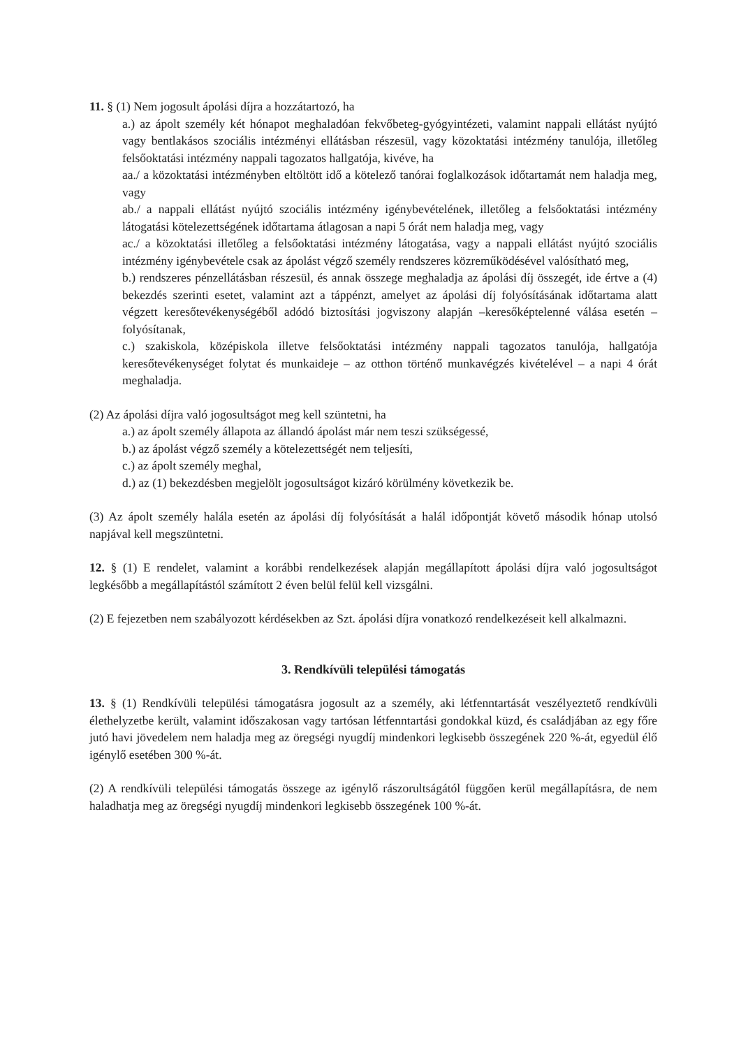11. § (1) Nem jogosult ápolási díjra a hozzátartozó, ha
a.) az ápolt személy két hónapot meghaladóan fekvőbeteg-gyógyintézeti, valamint nappali ellátást nyújtó vagy bentlakásos szociális intézményi ellátásban részesül, vagy közoktatási intézmény tanulója, illetőleg felsőoktatási intézmény nappali tagozatos hallgatója, kivéve, ha
aa./ a közoktatási intézményben eltöltött idő a kötelező tanórai foglalkozások időtartamát nem haladja meg, vagy
ab./ a nappali ellátást nyújtó szociális intézmény igénybevételének, illetőleg a felsőoktatási intézmény látogatási kötelezettségének időtartama átlagosan a napi 5 órát nem haladja meg, vagy
ac./ a közoktatási illetőleg a felsőoktatási intézmény látogatása, vagy a nappali ellátást nyújtó szociális intézmény igénybevétele csak az ápolást végző személy rendszeres közreműködésével valósítható meg,
b.) rendszeres pénzellátásban részesül, és annak összege meghaladja az ápolási díj összegét, ide értve a (4) bekezdés szerinti esetet, valamint azt a táppénzt, amelyet az ápolási díj folyósításának időtartama alatt végzett keresőtevékenységéből adódó biztosítási jogviszony alapján –keresőképtelenné válása esetén – folyósítanak,
c.) szakiskola, középiskola illetve felsőoktatási intézmény nappali tagozatos tanulója, hallgatója keresőtevékenységet folytat és munkaideje – az otthon történő munkavégzés kivételével – a napi 4 órát meghaladja.
(2) Az ápolási díjra való jogosultságot meg kell szüntetni, ha
a.) az ápolt személy állapota az állandó ápolást már nem teszi szükségessé,
b.) az ápolást végző személy a kötelezettségét nem teljesíti,
c.) az ápolt személy meghal,
d.) az (1) bekezdésben megjelölt jogosultságot kizáró körülmény következik be.
(3) Az ápolt személy halála esetén az ápolási díj folyósítását a halál időpontját követő második hónap utolsó napjával kell megszüntetni.
12. § (1) E rendelet, valamint a korábbi rendelkezések alapján megállapított ápolási díjra való jogosultságot legkésőbb a megállapítástól számított 2 éven belül felül kell vizsgálni.
(2) E fejezetben nem szabályozott kérdésekben az Szt. ápolási díjra vonatkozó rendelkezéseit kell alkalmazni.
3. Rendkívüli települési támogatás
13. § (1) Rendkívüli települési támogatásra jogosult az a személy, aki létfenntartását veszélyeztető rendkívüli élethelyzetbe került, valamint időszakosan vagy tartósan létfenntartási gondokkal küzd, és családjában az egy főre jutó havi jövedelem nem haladja meg az öregségi nyugdíj mindenkori legkisebb összegének 220 %-át, egyedül élő igénylő esetében 300 %-át.
(2) A rendkívüli települési támogatás összege az igénylő rászorultságától függően kerül megállapításra, de nem haladhatja meg az öregségi nyugdíj mindenkori legkisebb összegének 100 %-át.